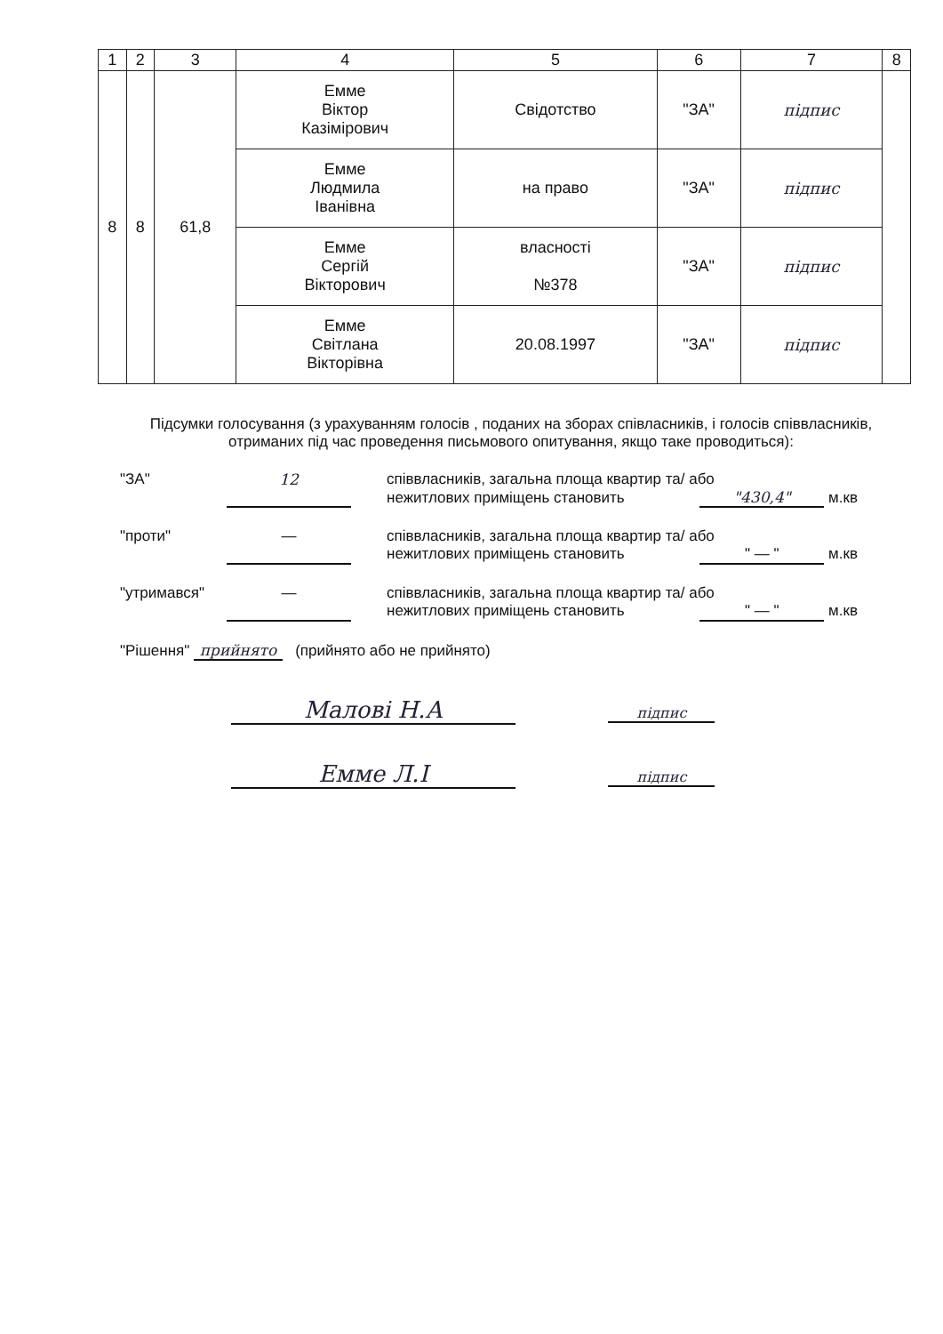| 1 | 2 | 3 | 4 | 5 | 6 | 7 | 8 |
| --- | --- | --- | --- | --- | --- | --- | --- |
| 8 | 8 | 61,8 | Емме Віктор Казімірович | Свідотство | "ЗА" | підпис | |
| | | | Емме Людмила Іванівна | на право | "ЗА" | підпис | |
| | | | Емме Сергій Вікторович | власності №378 | "ЗА" | підпис | |
| | | | Емме Світлана Вікторівна | 20.08.1997 | "ЗА" | підпис | |
Підсумки голосування (з урахуванням голосів , поданих на зборах співласників, і голосів співвласників, отриманих під час проведення письмового опитування, якщо таке проводиться):
"ЗА" 12 співвласників, загальна площа квартир та/ або
нежитлових приміщень становить "430,4" м.кв
"проти" — співвласників, загальна площа квартир та/ або
нежитлових приміщень становить " — " м.кв
"утримався" — співвласників, загальна площа квартир та/ або
нежитлових приміщень становить " — " м.кв
"Рішення" прийнято (прийнято або не прийнято)
Малові Н.А підпис
Емме Л.І підпис